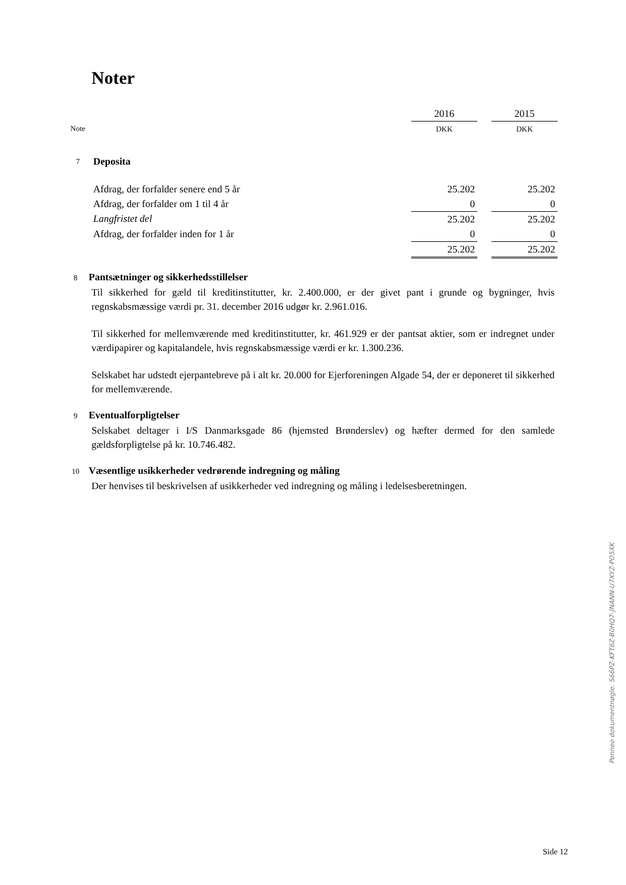Noter
| | | 2016 | | 2015 |
| Note | | DKK | | DKK |
| 7 | Deposita | | | |
| | Afdrag, der forfalder senere end 5 år | 25.202 | | 25.202 |
| | Afdrag, der forfalder om 1 til 4 år | 0 | | 0 |
| | Langfristet del | 25.202 | | 25.202 |
| | Afdrag, der forfalder inden for 1 år | 0 | | 0 |
| | | 25.202 | | 25.202 |
8 Pantsætninger og sikkerhedsstillelser
Til sikkerhed for gæld til kreditinstitutter, kr. 2.400.000, er der givet pant i grunde og bygninger, hvis regnskabsmæssige værdi pr. 31. december 2016 udgør kr. 2.961.016.
Til sikkerhed for mellemværende med kreditinstitutter, kr. 461.929 er der pantsat aktier, som er indregnet under værdipapirer og kapitalandele, hvis regnskabsmæssige værdi er kr. 1.300.236.
Selskabet har udstedt ejerpantebreve på i alt kr. 20.000 for Ejerforeningen Algade 54, der er deponeret til sikkerhed for mellemværende.
9 Eventualforpligtelser
Selskabet deltager i I/S Danmarksgade 86 (hjemsted Brønderslev) og hæfter dermed for den samlede gældsforpligtelse på kr. 10.746.482.
10 Væsentlige usikkerheder vedrørende indregning og måling
Der henvises til beskrivelsen af usikkerheder ved indregning og måling i ledelsesberetningen.
Penneo dokumentnøgle: S66PZ-KFT6Z-B0HQ7-JNANN-U7XYZ-PO5XK
Side 12